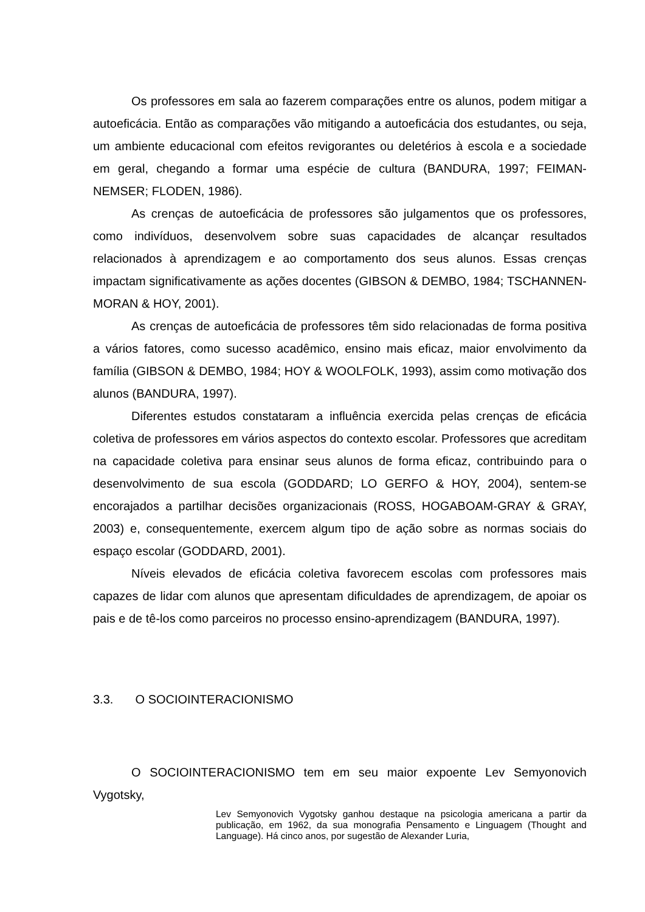Os professores em sala ao fazerem comparações entre os alunos, podem mitigar a autoeficácia. Então as comparações vão mitigando a autoeficácia dos estudantes, ou seja, um ambiente educacional com efeitos revigorantes ou deletérios à escola e a sociedade em geral, chegando a formar uma espécie de cultura (BANDURA, 1997; FEIMAN-NEMSER; FLODEN, 1986).
As crenças de autoeficácia de professores são julgamentos que os professores, como indivíduos, desenvolvem sobre suas capacidades de alcançar resultados relacionados à aprendizagem e ao comportamento dos seus alunos. Essas crenças impactam significativamente as ações docentes (GIBSON & DEMBO, 1984; TSCHANNEN-MORAN & HOY, 2001).
As crenças de autoeficácia de professores têm sido relacionadas de forma positiva a vários fatores, como sucesso acadêmico, ensino mais eficaz, maior envolvimento da família (GIBSON & DEMBO, 1984; HOY & WOOLFOLK, 1993), assim como motivação dos alunos (BANDURA, 1997).
Diferentes estudos constataram a influência exercida pelas crenças de eficácia coletiva de professores em vários aspectos do contexto escolar. Professores que acreditam na capacidade coletiva para ensinar seus alunos de forma eficaz, contribuindo para o desenvolvimento de sua escola (GODDARD; LO GERFO & HOY, 2004), sentem-se encorajados a partilhar decisões organizacionais (ROSS, HOGABOAM-GRAY & GRAY, 2003) e, consequentemente, exercem algum tipo de ação sobre as normas sociais do espaço escolar (GODDARD, 2001).
Níveis elevados de eficácia coletiva favorecem escolas com professores mais capazes de lidar com alunos que apresentam dificuldades de aprendizagem, de apoiar os pais e de tê-los como parceiros no processo ensino-aprendizagem (BANDURA, 1997).
3.3. O SOCIOINTERACIONISMO
O SOCIOINTERACIONISMO tem em seu maior expoente Lev Semyonovich Vygotsky,
Lev Semyonovich Vygotsky ganhou destaque na psicologia americana a partir da publicação, em 1962, da sua monografia Pensamento e Linguagem (Thought and Language). Há cinco anos, por sugestão de Alexander Luria,